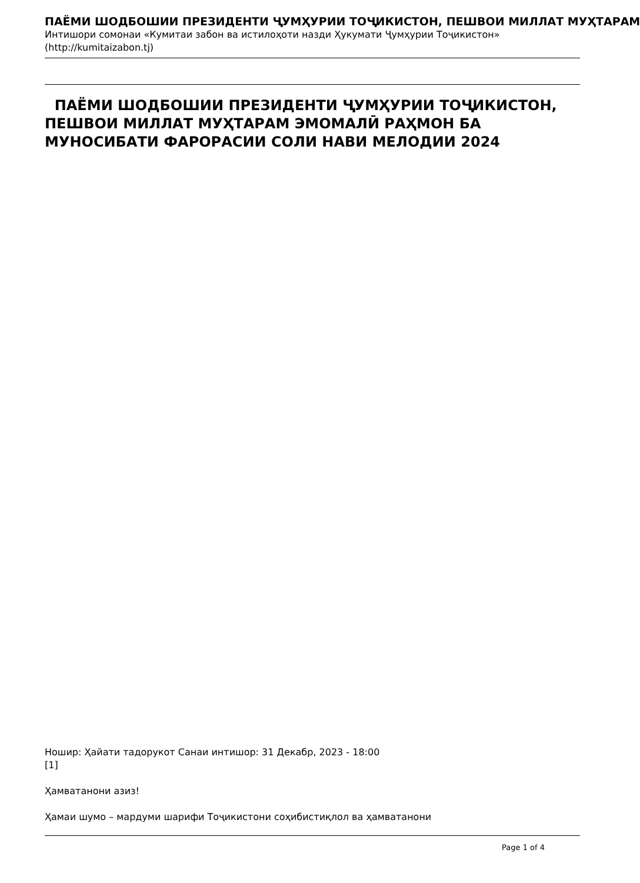ПАЁМИ ШОДБОШИИ ПРЕЗИДЕНТИ ҶУМҲУРИИ ТОҶИКИСТОН, ПЕШВОИ МИЛЛАТ МУҲТАРАМ
Интишори сомонаи «Кумитаи забон ва истилоҳоти назди Ҳукумати Ҷумҳурии Тоҷикистон» (http://kumitaizabon.tj)
ПАЁМИ ШОДБОШИИ ПРЕЗИДЕНТИ ҶУМҲУРИИ ТОҶИКИСТОН, ПЕШВОИ МИЛЛАТ МУҲТАРАМ ЭМОМАЛӢ РАҲМОН БА МУНОСИБАТИ ФАРОРАСИИ СОЛИ НАВИ МЕЛОДИИ 2024
Ношир: Ҳайати тадорукот Санаи интишор: 31 Декабр, 2023 - 18:00
[1]
Ҳамватанони азиз!
Ҳамаи шумо – мардуми шарифи Тоҷикистони соҳибистиқлол ва ҳамватанони
Page 1 of 4